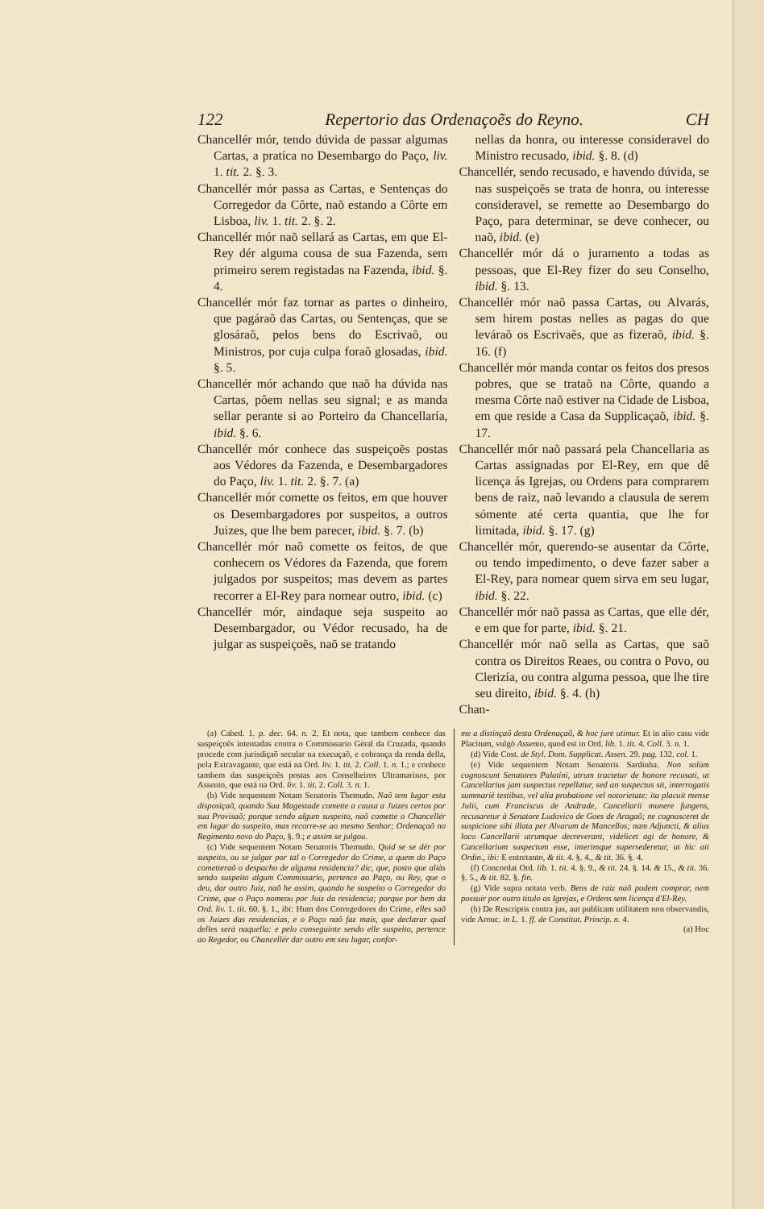122 Repertorio das Ordenaçoẽs do Reyno. CH
Chancellér mór, tendo dúvida de passar algumas Cartas, a pratíca no Desembargo do Paço, liv. 1. tit. 2. §. 3.
Chancellér mór passa as Cartas, e Sentenças do Corregedor da Côrte, naõ estando a Côrte em Lisboa, liv. 1. tit. 2. §. 2.
Chancellér mór naõ sellará as Cartas, em que El-Rey dér alguma cousa de sua Fazenda, sem primeiro serem registadas na Fazenda, ibid. §. 4.
Chancellér mór faz tornar as partes o dinheiro, que pagáraõ das Cartas, ou Sentenças, que se glosáraõ, pelos bens do Escrivaõ, ou Ministros, por cuja culpa foraõ glosadas, ibid. §. 5.
Chancellér mór achando que naõ ha dúvida nas Cartas, pôem nellas seu signal; e as manda sellar perante si ao Porteiro da Chancellaría, ibid. §. 6.
Chancellér mór conhece das suspeiçoẽs postas aos Védores da Fazenda, e Desembargadores do Paço, liv. 1. tit. 2. §. 7. (a)
Chancellér mór comette os feitos, em que houver os Desembargadores por suspeitos, a outros Juizes, que lhe bem parecer, ibid. §. 7. (b)
Chancellér mór naõ comette os feitos, de que conhecem os Védores da Fazenda, que forem julgados por suspeitos; mas devem as partes recorrer a El-Rey para nomear outro, ibid. (c)
Chancellér mór, aindaque seja suspeito ao Desembargador, ou Védor recusado, ha de julgar as suspeiçoẽs, naõ se tratando
nellas da honra, ou interesse consideravel do Ministro recusado, ibid. §. 8. (d)
Chancellér, sendo recusado, e havendo dúvida, se nas suspeiçoẽs se trata de honra, ou interesse consideravel, se remette ao Desembargo do Paço, para determinar, se deve conhecer, ou naõ, ibid. (e)
Chancellér mór dá o juramento a todas as pessoas, que El-Rey fizer do seu Conselho, ibid. §. 13.
Chancellér mór naõ passa Cartas, ou Alvarás, sem hirem postas nelles as pagas do que leváraõ os Escrivaẽs, que as fizeraõ, ibid. §. 16. (f)
Chancellér mór manda contar os feitos dos presos pobres, que se trataõ na Côrte, quando a mesma Côrte naõ estiver na Cidade de Lisboa, em que reside a Casa da Supplicaçaõ, ibid. §. 17.
Chancellér mór naõ passará pela Chancellaria as Cartas assignadas por El-Rey, em que dê licença ás Igrejas, ou Ordens para comprarem bens de raiz, naõ levando a clausula de serem sómente até certa quantia, que lhe for limitada, ibid. §. 17. (g)
Chancellér mór, querendo-se ausentar da Côrte, ou tendo impedimento, o deve fazer saber a El-Rey, para nomear quem sirva em seu lugar, ibid. §. 22.
Chancellér mór naõ passa as Cartas, que elle dér, e em que for parte, ibid. §. 21.
Chancellér mór naõ sella as Cartas, que saõ contra os Direitos Reaes, ou contra o Povo, ou Clerizía, ou contra alguma pessoa, que lhe tire seu direito, ibid. §. 4. (h)
Chan-
(a) Cabed. 1. p. dec. 64. n. 2. Et nota, que tambem conhece das suspeiçoẽs intentadas contra o Commissario Géral da Cruzada, quando procede com jurisdiçaõ secular na execuçaõ, e cobrança da renda della, pela Extravagante, que está na Ord. liv. 1. tit. 2. Coll. 1. n. 1.; e conhece tambem das suspeiçoẽs postas aos Conselheiros Ultramarinos, por Assento, que está na Ord. liv. 1. tit. 2. Coll. 3. n. 1.
(b) Vide sequentem Notam Senatoris Themudo. Naõ tem lugar esta disposiçaõ, quando Sua Magestade comette a causa a Juizes certos por sua Provisaõ; porque sendo algum suspeito, naõ comette o Chancellér em lugar do suspeito, mas recorre-se ao mesmo Senhor; Ordenaçaõ no Regimento novo do Paço, §. 9.; e assim se julgou.
(c) Vide sequentem Notam Senatoris Themudo. Quid se se dér por suspeito, ou se julgar por tal o Corregedor do Crime, a quem do Paço cometteraõ o despacho de alguma residencia? dic, que, posto que aliàs sendo suspeito algum Commissario, pertence ao Paço, ou Rey, que o deu, dar outro Juiz, naõ he assim, quando he suspeito o Corregedor do Crime, que o Paço nomeou por Juiz da residencia; porque por bem da Ord. liv. 1. tit. 60. §. 1., ibi: Hum dos Corregedores do Crime, elles saõ os Juizes das residencias, e o Paço naõ faz mais, que declarar qual delles será naquella: e pelo conseguinte sendo elle suspeito, pertence ao Regedor, ou Chancellér dar outro em seu lugar, confor-
me a distinçaõ desta Ordenaçaõ, & hoc jure utimur. Et in alio casu vide Placitum, vulgò Assento, quod est in Ord. lib. 1. tit. 4. Coll. 3. n. 1.
(d) Vide Cost. de Styl. Dom. Supplicat. Assen. 29. pag. 132. col. 1.
(e) Vide sequentem Notam Senatoris Sardinha. Non solùm cognoscunt Senatores Palatini, utrum tractetur de honore recusati, ut Cancellarius jam suspectus repellatur, sed an suspectus sit, interrogatis summariè testibus, vel alia probatione vel notorietate: ita placuit mense Julii, cum Franciscus de Andrade, Cancellarii munere fungens, recusaretur à Senatore Ludovico de Goes de Aragaõ; ne cognosceret de suspicione sibi illata per Alvarum de Mancellos; nam Adjuncti, & alius loco Cancellarii utrumque decreverant, videlicet agi de honore, & Cancellarium suspectum esse, interimque supersederetur, ut hìc ait Ordin., ibi: E entretanto, & tit. 4. §. 4., & tit. 36. §. 4.
(f) Concordat Ord. lib. 1. tit. 4. §. 9., & tit. 24. §. 14. & 15., & tit. 36. §. 5., & tit. 82. §. fin.
(g) Vide supra notata verb. Bens de raiz naõ podem comprar, nem possuir por outro titulo as Igrejas, e Ordens sem licença d'El-Rey.
(h) De Rescriptis contra jus, aut publicam utilitatem non observandis, vide Arouc. in L. 1. ff. de Constitut. Princip. n. 4.
(a) Hoc